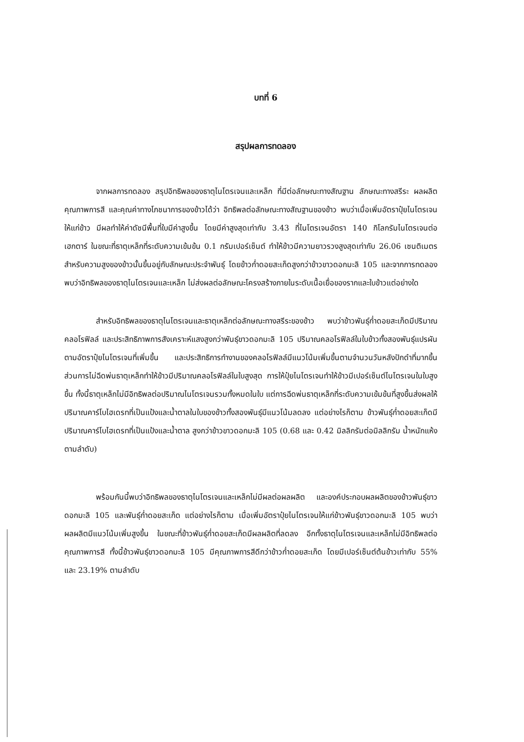บทที่ 6
สรุปผลการทดลอง
จากผลการทดลอง สรุปอิทธิพลของธาตุไนโตรเจนและเหล็ก ที่มีต่อลักษณะทางสัณฐาน ลักษณะทางสรีระ ผลผลิต คุณภาพการสี และคุณค่าทางโภชนาการของข้าวได้ว่า อิทธิพลต่อลักษณะทางสัณฐานของข้าว พบว่าเมื่อเพิ่มอัตราปุ๋ยไนโตรเจนให้แก่ข้าว มีผลทำให้ค่าดัชนีพื้นที่ใบมีค่าสูงขึ้น โดยมีค่าสูงสุดเท่ากับ 3.43 ที่ไนโตรเจนอัตรา 140 กิโลกรัมไนโตรเจนต่อเฮกตาร์ ในขณะที่ธาตุเหล็กที่ระดับความเข้มข้น 0.1 กรัมเปอร์เซ็นต์ ทำให้ข้าวมีความยาวรวงสูงสุดเท่ากับ 26.06 เซนติเมตร สำหรับความสูงของข้าวนั้นขึ้นอยู่กับลักษณะประจำพันธุ์ โดยข้าวก่ำดอยสะเก็ดสูงกว่าข้าวขาวดอกมะลิ 105 และจากการทดลองพบว่าอิทธิพลของธาตุไนโตรเจนและเหล็ก ไม่ส่งผลต่อลักษณะโครงสร้างภายในระดับเนื้อเยื่อของรากและใบข้าวแต่อย่างใด
สำหรับอิทธิพลของธาตุไนโตรเจนและธาตุเหล็กต่อลักษณะทางสรีระของข้าว พบว่าข้าวพันธุ์ก่ำดอยสะเก็ดมีปริมาณคลอโรฟิลล์ และประสิทธิภาพการสังเคราะห์แสงสูงกว่าพันธุ์ขาวดอกมะลิ 105 ปริมาณคลอโรฟิลล์ในใบข้าวทั้งสองพันธุ์แปรผันตามอัตราปุ๋ยไนโตรเจนที่เพิ่มขึ้น และประสิทธิการทำงานของคลอโรฟิลล์มีแนวโน้มเพิ่มขึ้นตามจำนวนวันหลังปักดำที่มากขึ้น ส่วนการไม่ฉีดพ่นธาตุเหล็กทำให้ข้าวมีปริมาณคลอโรฟิลล์ในใบสูงสุด การให้ปุ๋ยไนโตรเจนทำให้ข้าวมีเปอร์เซ็นต์ไนโตรเจนในใบสูงขึ้น ทั้งนี้ธาตุเหล็กไม่มีอิทธิพลต่อปริมาณไนโตรเจนรวมทั้งหมดในใบ แต่การฉีดพ่นธาตุเหล็กที่ระดับความเข้มข้นที่สูงขึ้นส่งผลให้ปริมาณคาร์โบไฮเดรทที่เป็นแป้งและน้ำตาลในใบของข้าวทั้งสองพันธุ์มีแนวโน้มลดลง แต่อย่างไรก็ตาม ข้าวพันธุ์ก่ำดอยสะเก็ดมีปริมาณคาร์โบไฮเดรทที่เป็นแป้งและน้ำตาล สูงกว่าข้าวขาวดอกมะลิ 105 (0.68 และ 0.42 มิลลิกรัมต่อมิลลิกรัม น้ำหนักแห้ง ตามลำดับ)
พร้อมกันนี้พบว่าอิทธิพลของธาตุไนโตรเจนและเหล็กไม่มีผลต่อผลผลิต และองค์ประกอบผลผลิตของข้าวพันธุ์ขาวดอกมะลิ 105 และพันธุ์ก่ำดอยสะเก็ด แต่อย่างไรก็ตาม เมื่อเพิ่มอัตราปุ๋ยไนโตรเจนให้แก่ข้าวพันธุ์ขาวดอกมะลิ 105 พบว่าผลผลิตมีแนวโน้มเพิ่มสูงขึ้น ในขณะที่ข้าวพันธุ์ก่ำดอยสะเก็ดมีผลผลิตที่ลดลง อีกทั้งธาตุไนโตรเจนและเหล็กไม่มีอิทธิพลต่อคุณภาพการสี ทั้งนี้ข้าวพันธุ์ขาวดอกมะลิ 105 มีคุณภาพการสีดีกว่าข้าวก่ำดอยสะเก็ด โดยมีเปอร์เซ็นต์ต้นข้าวเท่ากับ 55% และ 23.19% ตามลำดับ